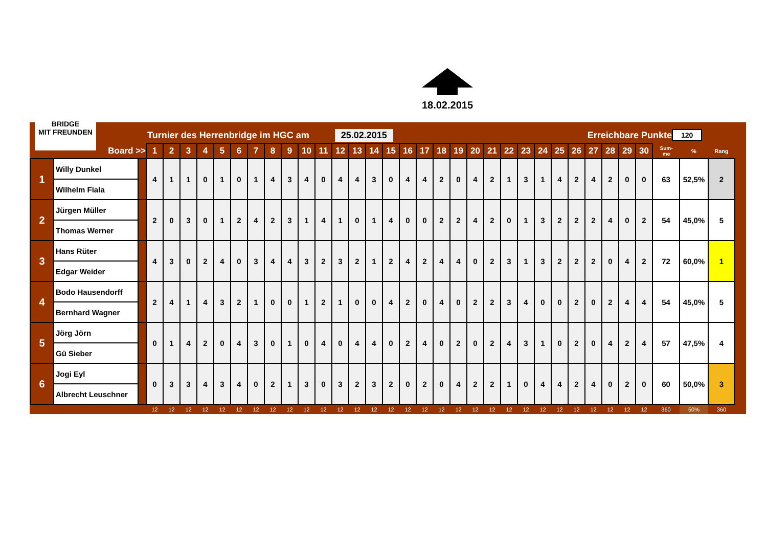18.02.2015
BRIDGE
MIT FREUNDEN
Turnier des Herrenbridge im HGC am 25.02.2015 Erreichbare Punkte 120
| Board >> | | | 1 | 2 | 3 | 4 | 5 | 6 | 7 | 8 | 9 | 10 | 11 | 12 | 13 | 14 | 15 | 16 | 17 | 18 | 19 | 20 | 21 | 22 | 23 | 24 | 25 | 26 | 27 | 28 | 29 | 30 | Sum- me | % | Rang |
| --- | --- | --- | --- | --- | --- | --- | --- | --- | --- | --- | --- | --- | --- | --- | --- | --- | --- | --- | --- | --- | --- | --- | --- | --- | --- | --- | --- | --- | --- | --- | --- | --- | --- | --- | --- |
| 1 | Willy Dunkel | | 4 | 1 | 1 | 0 | 1 | 0 | 1 | 4 | 3 | 4 | 0 | 4 | 4 | 3 | 0 | 4 | 4 | 2 | 0 | 4 | 2 | 1 | 3 | 1 | 4 | 2 | 4 | 2 | 0 | 0 | 63 | 52,5% | 2 |
| | Wilhelm Fiala | | | | | | | | | | | | | | | | | | | | | | | | | | | | | | | | | | |
| 2 | Jürgen Müller | | 2 | 0 | 3 | 0 | 1 | 2 | 4 | 2 | 3 | 1 | 4 | 1 | 0 | 1 | 4 | 0 | 0 | 2 | 2 | 4 | 2 | 0 | 1 | 3 | 2 | 2 | 2 | 4 | 0 | 2 | 54 | 45,0% | 5 |
| | Thomas Werner | | | | | | | | | | | | | | | | | | | | | | | | | | | | | | | | | | |
| 3 | Hans Rüter | | 4 | 3 | 0 | 2 | 4 | 0 | 3 | 4 | 4 | 3 | 2 | 3 | 2 | 1 | 2 | 4 | 2 | 4 | 4 | 0 | 2 | 3 | 1 | 3 | 2 | 2 | 2 | 0 | 4 | 2 | 72 | 60,0% | 1 |
| | Edgar Weider | | | | | | | | | | | | | | | | | | | | | | | | | | | | | | | | | | |
| 4 | Bodo Hausendorff | | 2 | 4 | 1 | 4 | 3 | 2 | 1 | 0 | 0 | 1 | 2 | 1 | 0 | 0 | 4 | 2 | 0 | 4 | 0 | 2 | 2 | 3 | 4 | 0 | 0 | 2 | 0 | 2 | 4 | 4 | 54 | 45,0% | 5 |
| | Bernhard Wagner | | | | | | | | | | | | | | | | | | | | | | | | | | | | | | | | | | |
| 5 | Jörg Jörn | | 0 | 1 | 4 | 2 | 0 | 4 | 3 | 0 | 1 | 0 | 4 | 0 | 4 | 4 | 0 | 2 | 4 | 0 | 2 | 0 | 2 | 4 | 3 | 1 | 0 | 2 | 0 | 4 | 2 | 4 | 57 | 47,5% | 4 |
| | Gü Sieber | | | | | | | | | | | | | | | | | | | | | | | | | | | | | | | | | | |
| 6 | Jogi Eyl | | 0 | 3 | 3 | 4 | 3 | 4 | 0 | 2 | 1 | 3 | 0 | 3 | 2 | 3 | 2 | 0 | 2 | 0 | 4 | 2 | 2 | 1 | 0 | 4 | 4 | 2 | 4 | 0 | 2 | 0 | 60 | 50,0% | 3 |
| | Albrecht Leuschner | | | | | | | | | | | | | | | | | | | | | | | | | | | | | | | | | | |
| | | | 12 | 12 | 12 | 12 | 12 | 12 | 12 | 12 | 12 | 12 | 12 | 12 | 12 | 12 | 12 | 12 | 12 | 12 | 12 | 12 | 12 | 12 | 12 | 12 | 12 | 12 | 12 | 12 | 12 | 12 | 360 | 50% | 360 |